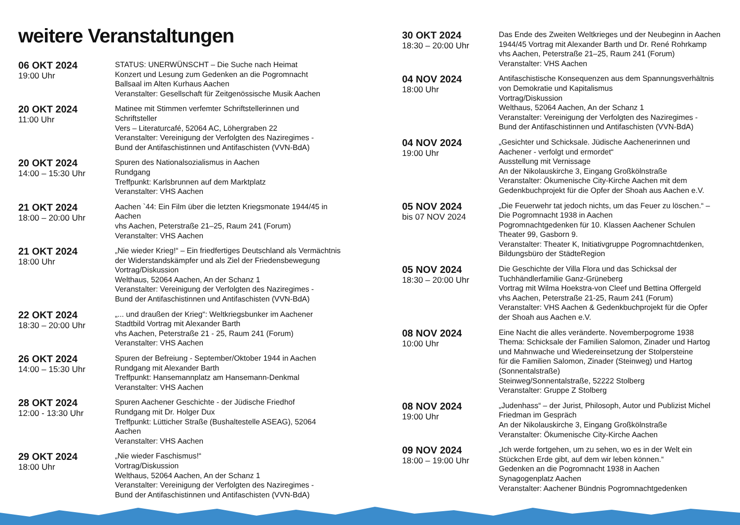weitere Veranstaltungen
06 OKT 2024
19:00 Uhr
STATUS: UNERWÜNSCHT – Die Suche nach Heimat
Konzert und Lesung zum Gedenken an die Pogromnacht
Ballsaal im Alten Kurhaus Aachen
Veranstalter: Gesellschaft für Zeitgenössische Musik Aachen
20 OKT 2024
11:00 Uhr
Matinee mit Stimmen verfemter Schriftstellerinnen und
Schriftsteller
Vers – Literaturcafé, 52064 AC, Löhergraben 22
Veranstalter: Vereinigung der Verfolgten des Naziregimes -
Bund der Antifaschistinnen und Antifaschisten (VVN-BdA)
20 OKT 2024
14:00 – 15:30 Uhr
Spuren des Nationalsozialismus in Aachen
Rundgang
Treffpunkt: Karlsbrunnen auf dem Marktplatz
Veranstalter: VHS Aachen
21 OKT 2024
18:00 – 20:00 Uhr
Aachen `44: Ein Film über die letzten Kriegsmonate 1944/45 in
Aachen
vhs Aachen, Peterstraße 21–25, Raum 241 (Forum)
Veranstalter: VHS Aachen
21 OKT 2024
18:00 Uhr
„Nie wieder Krieg!“ – Ein friedfertiges Deutschland als Vermächtnis
der Widerstandskämpfer und als Ziel der Friedensbewegung
Vortrag/Diskussion
Welthaus, 52064 Aachen, An der Schanz 1
Veranstalter: Vereinigung der Verfolgten des Naziregimes -
Bund der Antifaschistinnen und Antifaschisten (VVN-BdA)
22 OKT 2024
18:30 – 20:00 Uhr
„... und draußen der Krieg“: Weltkriegsbunker im Aachener
Stadtbild Vortrag mit Alexander Barth
vhs Aachen, Peterstraße 21 - 25, Raum 241 (Forum)
Veranstalter: VHS Aachen
26 OKT 2024
14:00 – 15:30 Uhr
Spuren der Befreiung - September/Oktober 1944 in Aachen
Rundgang mit Alexander Barth
Treffpunkt: Hansemannplatz am Hansemann-Denkmal
Veranstalter: VHS Aachen
28 OKT 2024
12:00 - 13:30 Uhr
Spuren Aachener Geschichte - der Jüdische Friedhof
Rundgang mit Dr. Holger Dux
Treffpunkt: Lütticher Straße (Bushaltestelle ASEAG), 52064
Aachen
Veranstalter: VHS Aachen
29 OKT 2024
18:00 Uhr
„Nie wieder Faschismus!“
Vortrag/Diskussion
Welthaus, 52064 Aachen, An der Schanz 1
Veranstalter: Vereinigung der Verfolgten des Naziregimes -
Bund der Antifaschistinnen und Antifaschisten (VVN-BdA)
30 OKT 2024
18:30 – 20:00 Uhr
Das Ende des Zweiten Weltkrieges und der Neubeginn in Aachen
1944/45 Vortrag mit Alexander Barth und Dr. René Rohrkamp
vhs Aachen, Peterstraße 21–25, Raum 241 (Forum)
Veranstalter: VHS Aachen
04 NOV 2024
18:00 Uhr
Antifaschistische Konsequenzen aus dem Spannungsverhältnis
von Demokratie und Kapitalismus
Vortrag/Diskussion
Welthaus, 52064 Aachen, An der Schanz 1
Veranstalter: Vereinigung der Verfolgten des Naziregimes -
Bund der Antifaschistinnen und Antifaschisten (VVN-BdA)
04 NOV 2024
19:00 Uhr
„Gesichter und Schicksale. Jüdische Aachenerinnen und
Aachener - verfolgt und ermordet“
Ausstellung mit Vernissage
An der Nikolauskirche 3, Eingang Großkölnstraße
Veranstalter: Ökumenische City-Kirche Aachen mit dem
Gedenkbuchprojekt für die Opfer der Shoah aus Aachen e.V.
05 NOV 2024
bis 07 NOV 2024
„Die Feuerwehr tat jedoch nichts, um das Feuer zu löschen.“ –
Die Pogromnacht 1938 in Aachen
Pogromnachtgedenken für 10. Klassen Aachener Schulen
Theater 99, Gasborn 9.
Veranstalter: Theater K, Initiativgruppe Pogromnachtdenken,
Bildungsbüro der StädteRegion
05 NOV 2024
18:30 – 20:00 Uhr
Die Geschichte der Villa Flora und das Schicksal der
Tuchhändlerfamilie Ganz-Grüneberg
Vortrag mit Wilma Hoekstra-von Cleef und Bettina Offergeld
vhs Aachen, Peterstraße 21-25, Raum 241 (Forum)
Veranstalter: VHS Aachen & Gedenkbuchprojekt für die Opfer
der Shoah aus Aachen e.V.
08 NOV 2024
10:00 Uhr
Eine Nacht die alles veränderte. Novemberpogrome 1938
Thema: Schicksale der Familien Salomon, Zinader und Hartog
und Mahnwache und Wiedereinsetzung der Stolpersteine
für die Familien Salomon, Zinader (Steinweg) und Hartog
(Sonnentalstraße)
Steinweg/Sonnentalstraße, 52222 Stolberg
Veranstalter: Gruppe Z Stolberg
08 NOV 2024
19:00 Uhr
„Judenhass“ – der Jurist, Philosoph, Autor und Publizist Michel
Friedman im Gespräch
An der Nikolauskirche 3, Eingang Großkölnstraße
Veranstalter: Ökumenische City-Kirche Aachen
09 NOV 2024
18:00 – 19:00 Uhr
„Ich werde fortgehen, um zu sehen, wo es in der Welt ein
Stückchen Erde gibt, auf dem wir leben können.“
Gedenken an die Pogromnacht 1938 in Aachen
Synagogenplatz Aachen
Veranstalter: Aachener Bündnis Pogromnachtgedenken